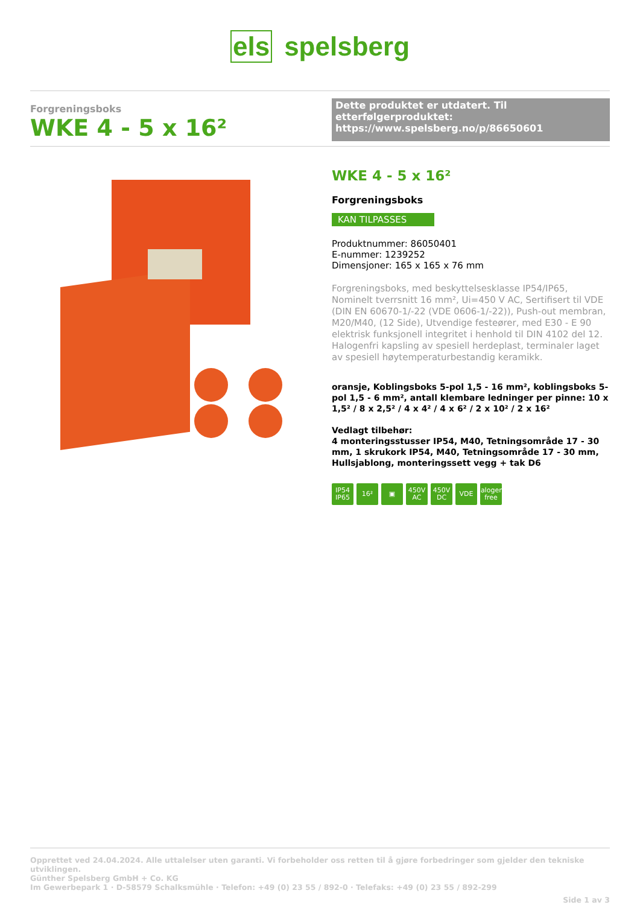els spelsberg
Forgreningsboks
WKE 4 - 5 x 16²
Dette produktet er utdatert. Til etterfølgerproduktet: https://www.spelsberg.no/p/86650601
WKE 4 - 5 x 16²
Forgreningsboks
KAN TILPASSES
Produktnummer: 86050401
E-nummer: 1239252
Dimensjoner: 165 x 165 x 76 mm
Forgreningsboks, med beskyttelsesklasse IP54/IP65, Nominelt tverrsnitt 16 mm², Ui=450 V AC, Sertifisert til VDE (DIN EN 60670-1/-22 (VDE 0606-1/-22)), Push-out membran, M20/M40, (12 Side), Utvendige festeører, med E30 - E 90 elektrisk funksjonell integritet i henhold til DIN 4102 del 12. Halogenfri kapsling av spesiell herdeplast, terminaler laget av spesiell høytemperaturbestandig keramikk.
oransje, Koblingsboks 5-pol 1,5 - 16 mm², koblingsboks 5-pol 1,5 - 6 mm², antall klembare ledninger per pinne: 10 x 1,5² / 8 x 2,5² / 4 x 4² / 4 x 6² / 2 x 10² / 2 x 16²
Vedlagt tilbehør:
4 monteringsstusser IP54, M40, Tetningsområde 17 - 30 mm, 1 skrukork IP54, M40, Tetningsområde 17 - 30 mm, Hullsjablong, monteringssett vegg + tak D6
IP54
IP65
16² ▣ 450V
AC
450V
DC
VDE halogen-free
Opprettet ved 24.04.2024. Alle uttalelser uten garanti. Vi forbeholder oss retten til å gjøre forbedringer som gjelder den tekniske utviklingen.
Günther Spelsberg GmbH + Co. KG
Im Gewerbepark 1 · D-58579 Schalksmühle · Telefon: +49 (0) 23 55 / 892-0 · Telefaks: +49 (0) 23 55 / 892-299
Side 1 av 3